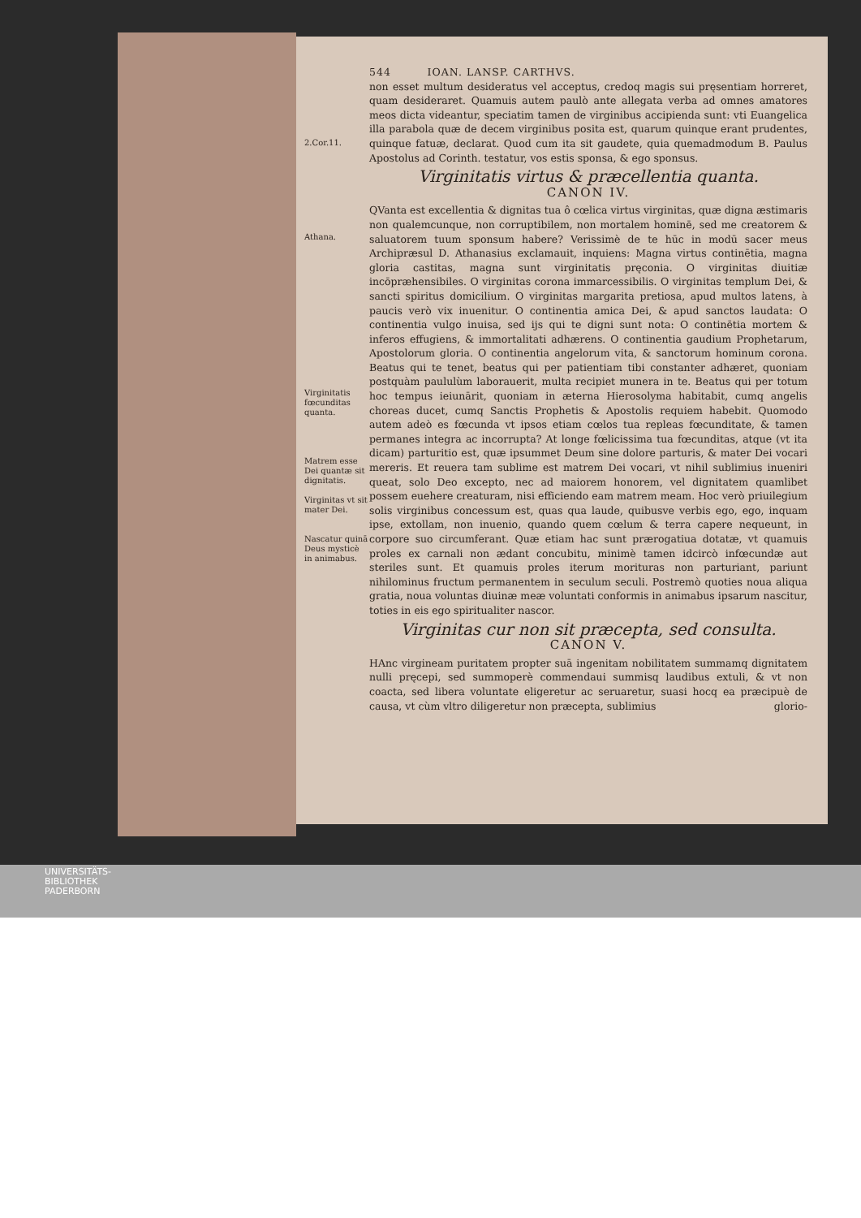544 IOAN. LANSP. CARTHVS.
2.Cor.11.
non esset multum desideratus vel acceptus, credoq magis sui pręsentiam horreret, quam desideraret. Quamuis autem paulò ante allegata verba ad omnes amatores meos dicta videantur, speciatim tamen de virginibus accipienda sunt: vti Euangelica illa parabola quæ de decem virginibus posita est, quarum quinque erant prudentes, quinque fatuæ, declarat. Quod cum ita sit gaudete, quia quemadmodum B. Paulus Apostolus ad Corinth. testatur, vos estis sponsa, & ego sponsus.
Virginitatis virtus & præcellentia quanta.
CANON IV.
Athana.
Virginitatis fœcunditas quanta.
Matrem esse Dei quantæ sit dignitatis.
Virginitas vt sit mater Dei.
Nascatur quinā Deus mysticè in animabus.
QVanta est excellentia & dignitas tua ô cœlica virtus virginitas, quæ digna æstimaris non qualemcunque, non corruptibilem, non mortalem hominē, sed me creatorem & saluatorem tuum sponsum habere? Verissimè de te hūc in modū sacer meus Archipræsul D. Athanasius exclamauit, inquiens: Magna virtus continētia, magna gloria castitas, magna sunt virginitatis pręconia. O virginitas diuitiæ incōpræhensibiles. O virginitas corona immarcessibilis. O virginitas templum Dei, & sancti spiritus domicilium. O virginitas margarita pretiosa, apud multos latens, à paucis verò vix inuenitur. O continentia amica Dei, & apud sanctos laudata: O continentia vulgo inuisa, sed ijs qui te digni sunt nota: O continētia mortem & inferos effugiens, & immortalitati adhærens. O continentia gaudium Prophetarum, Apostolorum gloria. O continentia angelorum vita, & sanctorum hominum corona. Beatus qui te tenet, beatus qui per patientiam tibi constanter adhæret, quoniam postquàm paululùm laborauerit, multa recipiet munera in te. Beatus qui per totum hoc tempus ieiunārit, quoniam in æterna Hierosolyma habitabit, cumq angelis choreas ducet, cumq Sanctis Prophetis & Apostolis requiem habebit. Quomodo autem adeò es fœcunda vt ipsos etiam cœlos tua repleas fœcunditate, & tamen permanes integra ac incorrupta? At longe fœlicissima tua fœcunditas, atque (vt ita dicam) parturitio est, quæ ipsummet Deum sine dolore parturis, & mater Dei vocari mereris. Et reuera tam sublime est matrem Dei vocari, vt nihil sublimius inueniri queat, solo Deo excepto, nec ad maiorem honorem, vel dignitatem quamlibet possem euehere creaturam, nisi efficiendo eam matrem meam. Hoc verò priuilegium solis virginibus concessum est, quas qua laude, quibusve verbis ego, ego, inquam ipse, extollam, non inuenio, quando quem cœlum & terra capere nequeunt, in corpore suo circumferant. Quæ etiam hac sunt prærogatiua dotatæ, vt quamuis proles ex carnali non ædant concubitu, minimè tamen idcircò infœcundæ aut steriles sunt. Et quamuis proles iterum morituras non parturiant, pariunt nihilominus fructum permanentem in seculum seculi. Postremò quoties noua aliqua gratia, noua voluntas diuinæ meæ voluntati conformis in animabus ipsarum nascitur, toties in eis ego spiritualiter nascor.
Virginitas cur non sit præcepta, sed consulta.
CANON V.
HAnc virgineam puritatem propter suā ingenitam nobilitatem summamq dignitatem nulli pręcepi, sed summoperè commendaui summisq laudibus extuli, & vt non coacta, sed libera voluntate eligeretur ac seruaretur, suasi hocq ea præcipuè de causa, vt cùm vltro diligeretur non præcepta, sublimius glorio-
UNIVERSITÄTS-
BIBLIOTHEK
PADERBORN